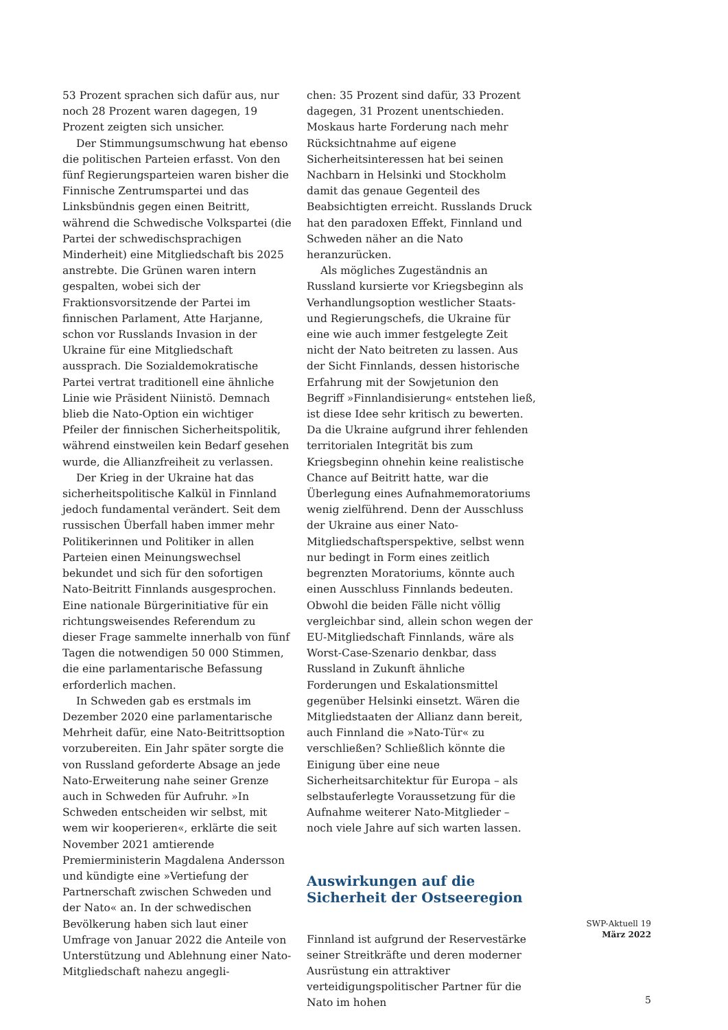53 Prozent sprachen sich dafür aus, nur noch 28 Prozent waren dagegen, 19 Prozent zeigten sich unsicher.
Der Stimmungsumschwung hat ebenso die politischen Parteien erfasst. Von den fünf Regierungsparteien waren bisher die Finnische Zentrumspartei und das Linksbündnis gegen einen Beitritt, während die Schwedische Volkspartei (die Partei der schwedischsprachigen Minderheit) eine Mitgliedschaft bis 2025 anstrebte. Die Grünen waren intern gespalten, wobei sich der Fraktionsvorsitzende der Partei im finnischen Parlament, Atte Harjanne, schon vor Russlands Invasion in der Ukraine für eine Mitgliedschaft aussprach. Die Sozialdemokratische Partei vertrat traditionell eine ähnliche Linie wie Präsident Niinistö. Demnach blieb die Nato-Option ein wichtiger Pfeiler der finnischen Sicherheitspolitik, während einstweilen kein Bedarf gesehen wurde, die Allianzfreiheit zu verlassen.
Der Krieg in der Ukraine hat das sicherheitspolitische Kalkül in Finnland jedoch fundamental verändert. Seit dem russischen Überfall haben immer mehr Politikerinnen und Politiker in allen Parteien einen Meinungswechsel bekundet und sich für den sofortigen Nato-Beitritt Finnlands ausgesprochen. Eine nationale Bürgerinitiative für ein richtungsweisendes Referendum zu dieser Frage sammelte innerhalb von fünf Tagen die notwendigen 50 000 Stimmen, die eine parlamentarische Befassung erforderlich machen.
In Schweden gab es erstmals im Dezember 2020 eine parlamentarische Mehrheit dafür, eine Nato-Beitrittsoption vorzubereiten. Ein Jahr später sorgte die von Russland geforderte Absage an jede Nato-Erweiterung nahe seiner Grenze auch in Schweden für Aufruhr. »In Schweden entscheiden wir selbst, mit wem wir kooperieren«, erklärte die seit November 2021 amtierende Premierministerin Magdalena Andersson und kündigte eine »Vertiefung der Partnerschaft zwischen Schweden und der Nato« an. In der schwedischen Bevölkerung haben sich laut einer Umfrage von Januar 2022 die Anteile von Unterstützung und Ablehnung einer Nato-Mitgliedschaft nahezu angegli-
chen: 35 Prozent sind dafür, 33 Prozent dagegen, 31 Prozent unentschieden. Moskaus harte Forderung nach mehr Rücksichtnahme auf eigene Sicherheitsinteressen hat bei seinen Nachbarn in Helsinki und Stockholm damit das genaue Gegenteil des Beabsichtigten erreicht. Russlands Druck hat den paradoxen Effekt, Finnland und Schweden näher an die Nato heranzurücken.
Als mögliches Zugeständnis an Russland kursierte vor Kriegsbeginn als Verhandlungsoption westlicher Staats- und Regierungschefs, die Ukraine für eine wie auch immer festgelegte Zeit nicht der Nato beitreten zu lassen. Aus der Sicht Finnlands, dessen historische Erfahrung mit der Sowjetunion den Begriff »Finnlandisierung« entstehen ließ, ist diese Idee sehr kritisch zu bewerten. Da die Ukraine aufgrund ihrer fehlenden territorialen Integrität bis zum Kriegsbeginn ohnehin keine realistische Chance auf Beitritt hatte, war die Überlegung eines Aufnahmemoratoriums wenig zielführend. Denn der Ausschluss der Ukraine aus einer Nato-Mitgliedschaftsperspektive, selbst wenn nur bedingt in Form eines zeitlich begrenzten Moratoriums, könnte auch einen Ausschluss Finnlands bedeuten. Obwohl die beiden Fälle nicht völlig vergleichbar sind, allein schon wegen der EU-Mitgliedschaft Finnlands, wäre als Worst-Case-Szenario denkbar, dass Russland in Zukunft ähnliche Forderungen und Eskalationsmittel gegenüber Helsinki einsetzt. Wären die Mitgliedstaaten der Allianz dann bereit, auch Finnland die »Nato-Tür« zu verschließen? Schließlich könnte die Einigung über eine neue Sicherheitsarchitektur für Europa – als selbstauferlegte Voraussetzung für die Aufnahme weiterer Nato-Mitglieder – noch viele Jahre auf sich warten lassen.
Auswirkungen auf die Sicherheit der Ostseeregion
Finnland ist aufgrund der Reservestärke seiner Streitkräfte und deren moderner Ausrüstung ein attraktiver verteidigungspolitischer Partner für die Nato im hohen
SWP-Aktuell 19
März 2022
5